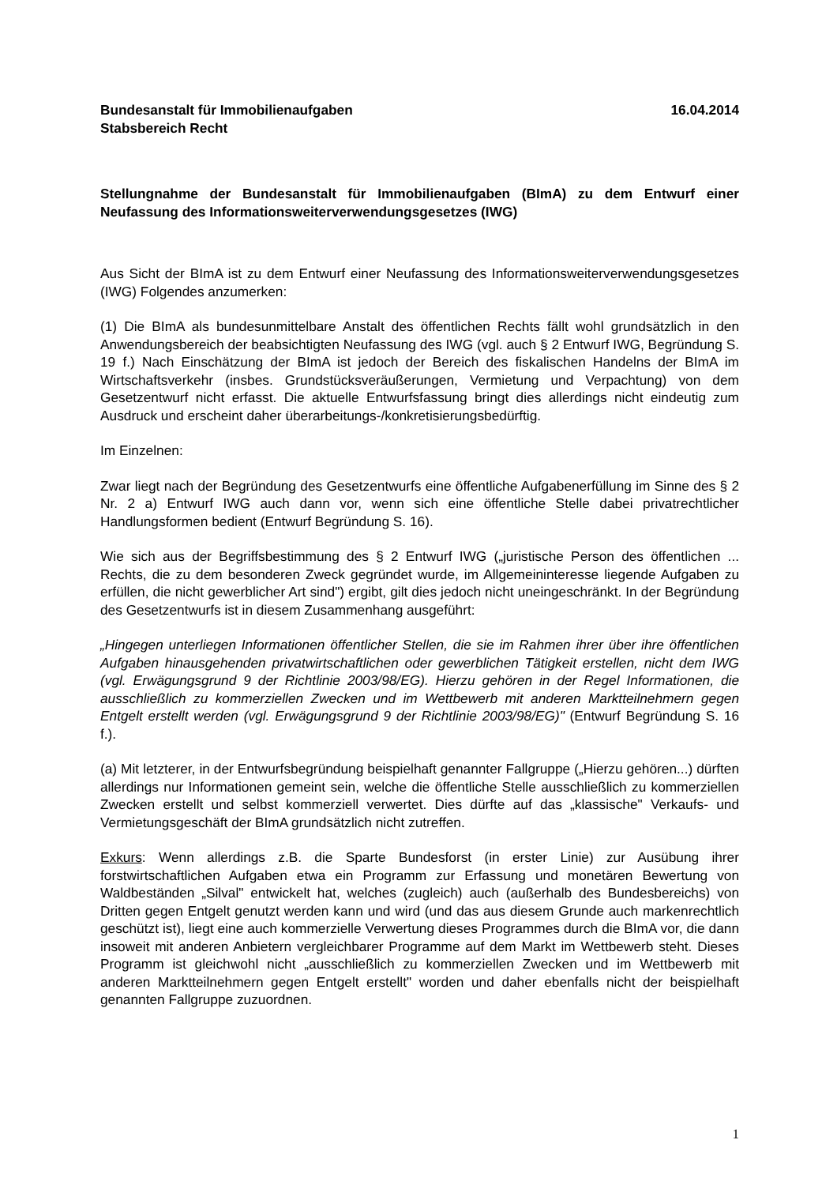Bundesanstalt für Immobilienaufgaben
Stabsbereich Recht
16.04.2014
Stellungnahme der Bundesanstalt für Immobilienaufgaben (BImA) zu dem Entwurf einer Neufassung des Informationsweiterverwendungsgesetzes (IWG)
Aus Sicht der BImA ist zu dem Entwurf einer Neufassung des Informationsweiterverwendungsgesetzes (IWG) Folgendes anzumerken:
(1) Die BImA als bundesunmittelbare Anstalt des öffentlichen Rechts fällt wohl grundsätzlich in den Anwendungsbereich der beabsichtigten Neufassung des IWG (vgl. auch § 2 Entwurf IWG, Begründung S. 19 f.) Nach Einschätzung der BImA ist jedoch der Bereich des fiskalischen Handelns der BImA im Wirtschaftsverkehr (insbes. Grundstücksveräußerungen, Vermietung und Verpachtung) von dem Gesetzentwurf nicht erfasst. Die aktuelle Entwurfsfassung bringt dies allerdings nicht eindeutig zum Ausdruck und erscheint daher überarbeitungs-/konkretisierungsbedürftig.
Im Einzelnen:
Zwar liegt nach der Begründung des Gesetzentwurfs eine öffentliche Aufgabenerfüllung im Sinne des § 2 Nr. 2 a) Entwurf IWG auch dann vor, wenn sich eine öffentliche Stelle dabei privatrechtlicher Handlungsformen bedient (Entwurf Begründung S. 16).
Wie sich aus der Begriffsbestimmung des § 2 Entwurf IWG („juristische Person des öffentlichen ... Rechts, die zu dem besonderen Zweck gegründet wurde, im Allgemeininteresse liegende Aufgaben zu erfüllen, die nicht gewerblicher Art sind") ergibt, gilt dies jedoch nicht uneingeschränkt. In der Begründung des Gesetzentwurfs ist in diesem Zusammenhang ausgeführt:
„Hingegen unterliegen Informationen öffentlicher Stellen, die sie im Rahmen ihrer über ihre öffentlichen Aufgaben hinausgehenden privatwirtschaftlichen oder gewerblichen Tätigkeit erstellen, nicht dem IWG (vgl. Erwägungsgrund 9 der Richtlinie 2003/98/EG). Hierzu gehören in der Regel Informationen, die ausschließlich zu kommerziellen Zwecken und im Wettbewerb mit anderen Marktteilnehmern gegen Entgelt erstellt werden (vgl. Erwägungsgrund 9 der Richtlinie 2003/98/EG)" (Entwurf Begründung S. 16 f.).
(a) Mit letzterer, in der Entwurfsbegründung beispielhaft genannter Fallgruppe („Hierzu gehören...) dürften allerdings nur Informationen gemeint sein, welche die öffentliche Stelle ausschließlich zu kommerziellen Zwecken erstellt und selbst kommerziell verwertet. Dies dürfte auf das „klassische" Verkaufs- und Vermietungsgeschäft der BImA grundsätzlich nicht zutreffen.
Exkurs: Wenn allerdings z.B. die Sparte Bundesforst (in erster Linie) zur Ausübung ihrer forstwirtschaftlichen Aufgaben etwa ein Programm zur Erfassung und monetären Bewertung von Waldbeständen „Silval" entwickelt hat, welches (zugleich) auch (außerhalb des Bundesbereichs) von Dritten gegen Entgelt genutzt werden kann und wird (und das aus diesem Grunde auch markenrechtlich geschützt ist), liegt eine auch kommerzielle Verwertung dieses Programmes durch die BImA vor, die dann insoweit mit anderen Anbietern vergleichbarer Programme auf dem Markt im Wettbewerb steht. Dieses Programm ist gleichwohl nicht „ausschließlich zu kommerziellen Zwecken und im Wettbewerb mit anderen Marktteilnehmern gegen Entgelt erstellt" worden und daher ebenfalls nicht der beispielhaft genannten Fallgruppe zuzuordnen.
1